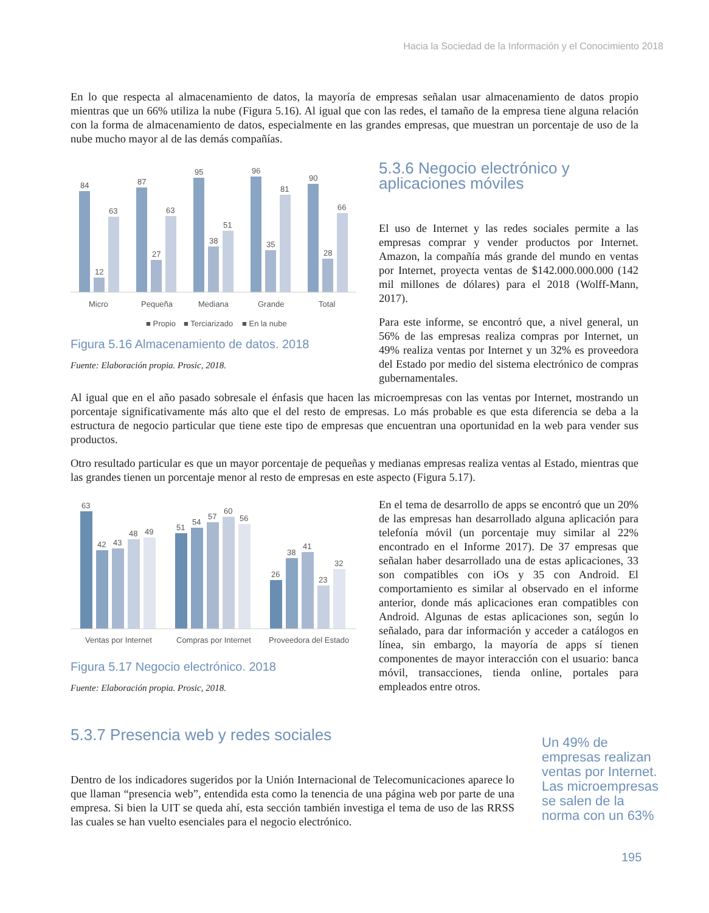Hacia la Sociedad de la Información y el Conocimiento 2018
En lo que respecta al almacenamiento de datos, la mayoría de empresas señalan usar almacenamiento de datos propio mientras que un 66% utiliza la nube (Figura 5.16). Al igual que con las redes, el tamaño de la empresa tiene alguna relación con la forma de almacenamiento de datos, especialmente en las grandes empresas, que muestran un porcentaje de uso de la nube mucho mayor al de las demás compañías.
84
12
63
87
27
63
95
38
51
96
35
81
90
28
66
Micro
Pequeña
Mediana
Grande
Total
■ Propio
■ Terciarizado
■ En la nube
Figura 5.16 Almacenamiento de datos. 2018
Fuente: Elaboración propia. Prosic, 2018.
5.3.6 Negocio electrónico y aplicaciones móviles
El uso de Internet y las redes sociales permite a las empresas comprar y vender productos por Internet. Amazon, la compañía más grande del mundo en ventas por Internet, proyecta ventas de $142.000.000.000 (142 mil millones de dólares) para el 2018 (Wolff-Mann, 2017).
Para este informe, se encontró que, a nivel general, un 56% de las empresas realiza compras por Internet, un 49% realiza ventas por Internet y un 32% es proveedora del Estado por medio del sistema electrónico de compras gubernamentales.
Al igual que en el año pasado sobresale el énfasis que hacen las microempresas con las ventas por Internet, mostrando un porcentaje significativamente más alto que el del resto de empresas. Lo más probable es que esta diferencia se deba a la estructura de negocio particular que tiene este tipo de empresas que encuentran una oportunidad en la web para vender sus productos.
Otro resultado particular es que un mayor porcentaje de pequeñas y medianas empresas realiza ventas al Estado, mientras que las grandes tienen un porcentaje menor al resto de empresas en este aspecto (Figura 5.17).
63
42
43
48
49
51
54
57
60
56
26
38
41
23
32
Ventas por Internet
Compras por Internet
Proveedora del Estado
Figura 5.17 Negocio electrónico. 2018
Fuente: Elaboración propia. Prosic, 2018.
En el tema de desarrollo de apps se encontró que un 20% de las empresas han desarrollado alguna aplicación para telefonía móvil (un porcentaje muy similar al 22% encontrado en el Informe 2017). De 37 empresas que señalan haber desarrollado una de estas aplicaciones, 33 son compatibles con iOs y 35 con Android. El comportamiento es similar al observado en el informe anterior, donde más aplicaciones eran compatibles con Android. Algunas de estas aplicaciones son, según lo señalado, para dar información y acceder a catálogos en línea, sin embargo, la mayoría de apps sí tienen componentes de mayor interacción con el usuario: banca móvil, transacciones, tienda online, portales para empleados entre otros.
5.3.7 Presencia web y redes sociales
Dentro de los indicadores sugeridos por la Unión Internacional de Telecomunicaciones aparece lo que llaman “presencia web”, entendida esta como la tenencia de una página web por parte de una empresa. Si bien la UIT se queda ahí, esta sección también investiga el tema de uso de las RRSS las cuales se han vuelto esenciales para el negocio electrónico.
Un 49% de empresas realizan ventas por Internet. Las microempresas se salen de la norma con un 63%
195